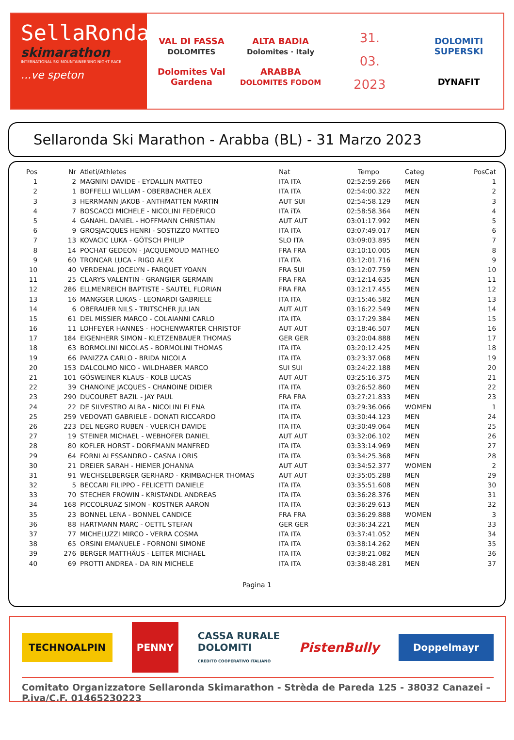SellaRonda
skimarathon
INTERNATIONAL SKI MOUNTAINEERING NIGHT RACE
...ve speton
VAL DI FASSA
DOLOMITES
Dolomites Val Gardena
ALTA BADIA
Dolomites · Italy
ARABBA
DOLOMITES FODOM
31.
03.
2023
DOLOMITI
SUPERSKI
DYNAFIT
Sellaronda Ski Marathon - Arabba (BL) - 31 Marzo 2023
| Pos | Nr | Atleti/Athletes | Nat | Tempo | Categ | PosCat |
| --- | --- | --- | --- | --- | --- | --- |
| 1 | 2 | MAGNINI DAVIDE - EYDALLIN MATTEO | ITA ITA | 02:52:59.266 | MEN | 1 |
| 2 | 1 | BOFFELLI WILLIAM - OBERBACHER ALEX | ITA ITA | 02:54:00.322 | MEN | 2 |
| 3 | 3 | HERRMANN JAKOB - ANTHMATTEN MARTIN | AUT SUI | 02:54:58.129 | MEN | 3 |
| 4 | 7 | BOSCACCI MICHELE - NICOLINI FEDERICO | ITA iTA | 02:58:58.364 | MEN | 4 |
| 5 | 4 | GANAHL DANIEL - HOFFMANN CHRISTIAN | AUT AUT | 03:01:17.992 | MEN | 5 |
| 6 | 9 | GROSJACQUES HENRI - SOSTIZZO MATTEO | ITA ITA | 03:07:49.017 | MEN | 6 |
| 7 | 13 | KOVACIC LUKA - GÖTSCH PHILIP | SLO ITA | 03:09:03.895 | MEN | 7 |
| 8 | 14 | POCHAT GEDEON - JACQUEMOUD MATHEO | FRA FRA | 03:10:10.005 | MEN | 8 |
| 9 | 60 | TRONCAR LUCA - RIGO ALEX | ITA ITA | 03:12:01.716 | MEN | 9 |
| 10 | 40 | VERDENAL JOCELYN - FARQUET YOANN | FRA SUI | 03:12:07.759 | MEN | 10 |
| 11 | 25 | CLARYS VALENTIN - GRANGIER GERMAIN | FRA FRA | 03:12:14.635 | MEN | 11 |
| 12 | 286 | ELLMENREICH BAPTISTE - SAUTEL FLORIAN | FRA FRA | 03:12:17.455 | MEN | 12 |
| 13 | 16 | MANGGER LUKAS - LEONARDI GABRIELE | ITA ITA | 03:15:46.582 | MEN | 13 |
| 14 | 6 | OBERAUER NILS - TRITSCHER JULIAN | AUT AUT | 03:16:22.549 | MEN | 14 |
| 15 | 61 | DEL MISSIER MARCO - COLAIANNI CARLO | ITA ITA | 03:17:29.384 | MEN | 15 |
| 16 | 11 | LOHFEYER HANNES - HOCHENWARTER CHRISTOF | AUT AUT | 03:18:46.507 | MEN | 16 |
| 17 | 184 | EIGENHERR SIMON - KLETZENBAUER THOMAS | GER GER | 03:20:04.888 | MEN | 17 |
| 18 | 63 | BORMOLINI NICOLAS - BORMOLINI THOMAS | ITA ITA | 03:20:12.425 | MEN | 18 |
| 19 | 66 | PANIZZA CARLO - BRIDA NICOLA | ITA ITA | 03:23:37.068 | MEN | 19 |
| 20 | 153 | DALCOLMO NICO - WILDHABER MARCO | SUI SUI | 03:24:22.188 | MEN | 20 |
| 21 | 101 | GÖSWEINER KLAUS - KOLB LUCAS | AUT AUT | 03:25:16.375 | MEN | 21 |
| 22 | 39 | CHANOINE JACQUES - CHANOINE DIDIER | ITA ITA | 03:26:52.860 | MEN | 22 |
| 23 | 290 | DUCOURET BAZIL - JAY PAUL | FRA FRA | 03:27:21.833 | MEN | 23 |
| 24 | 22 | DE SILVESTRO ALBA - NICOLINI ELENA | ITA ITA | 03:29:36.066 | WOMEN | 1 |
| 25 | 259 | VEDOVATI GABRIELE - DONATI RICCARDO | ITA ITA | 03:30:44.123 | MEN | 24 |
| 26 | 223 | DEL NEGRO RUBEN - VUERICH DAVIDE | ITA ITA | 03:30:49.064 | MEN | 25 |
| 27 | 19 | STEINER MICHAEL - WEBHOFER DANIEL | AUT AUT | 03:32:06.102 | MEN | 26 |
| 28 | 80 | KOFLER HORST - DORFMANN MANFRED | ITA ITA | 03:33:14.969 | MEN | 27 |
| 29 | 64 | FORNI ALESSANDRO - CASNA LORIS | ITA ITA | 03:34:25.368 | MEN | 28 |
| 30 | 21 | DREIER SARAH - HIEMER JOHANNA | AUT AUT | 03:34:52.377 | WOMEN | 2 |
| 31 | 91 | WECHSELBERGER GERHARD - KRIMBACHER THOMAS | AUT AUT | 03:35:05.288 | MEN | 29 |
| 32 | 5 | BECCARI FILIPPO - FELICETTI DANIELE | ITA ITA | 03:35:51.608 | MEN | 30 |
| 33 | 70 | STECHER FROWIN - KRISTANDL ANDREAS | ITA ITA | 03:36:28.376 | MEN | 31 |
| 34 | 168 | PICCOLRUAZ SIMON - KOSTNER AARON | ITA ITA | 03:36:29.613 | MEN | 32 |
| 35 | 23 | BONNEL LENA - BONNEL CANDICE | FRA FRA | 03:36:29.888 | WOMEN | 3 |
| 36 | 88 | HARTMANN MARC - OETTL STEFAN | GER GER | 03:36:34.221 | MEN | 33 |
| 37 | 77 | MICHELUZZI MIRCO - VERRA COSMA | ITA ITA | 03:37:41.052 | MEN | 34 |
| 38 | 65 | ORSINI EMANUELE - FORNONI SIMONE | ITA ITA | 03:38:14.262 | MEN | 35 |
| 39 | 276 | BERGER MATTHÄUS - LEITER MICHAEL | ITA ITA | 03:38:21.082 | MEN | 36 |
| 40 | 69 | PROTTI ANDREA - DA RIN MICHELE | ITA ITA | 03:38:48.281 | MEN | 37 |
Pagina 1
TECHNOALPIN PENNY CASSA RURALE
DOLOMITI
CREDITO COOPERATIVO ITALIANO PistenBully Doppelmayr
Comitato Organizzatore Sellaronda Skimarathon - Strèda de Pareda 125 - 38032 Canazei – P.iva/C.F. 01465230223